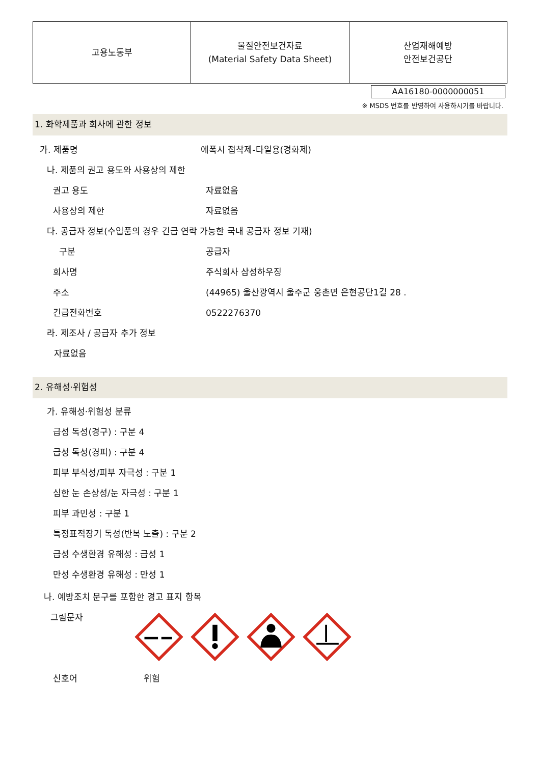| 고용노동부 | 물질안전보건자료 (Material Safety Data Sheet) | 산업재해예방 안전보건공단 |
AA16180-0000000051
※ MSDS 번호를 반영하여 사용하시기를 바랍니다.
1. 화학제품과 회사에 관한 정보
가. 제품명 에폭시 접착제-타일용(경화제)
나. 제품의 권고 용도와 사용상의 제한
권고 용도 자료없음
사용상의 제한 자료없음
다. 공급자 정보(수입품의 경우 긴급 연락 가능한 국내 공급자 정보 기재)
구분 공급자
회사명 주식회사 삼성하우징
주소 (44965) 울산광역시 울주군 웅촌면 은현공단1길 28 .
긴급전화번호 0522276370
라. 제조사 / 공급자 추가 정보
자료없음
2. 유해성·위험성
가. 유해성·위험성 분류
급성 독성(경구) : 구분 4
급성 독성(경피) : 구분 4
피부 부식성/피부 자극성 : 구분 1
심한 눈 손상성/눈 자극성 : 구분 1
피부 과민성 : 구분 1
특정표적장기 독성(반복 노출) : 구분 2
급성 수생환경 유해성 : 급성 1
만성 수생환경 유해성 : 만성 1
나. 예방조치 문구를 포함한 경고 표지 항목
그림문자
신호어 위험